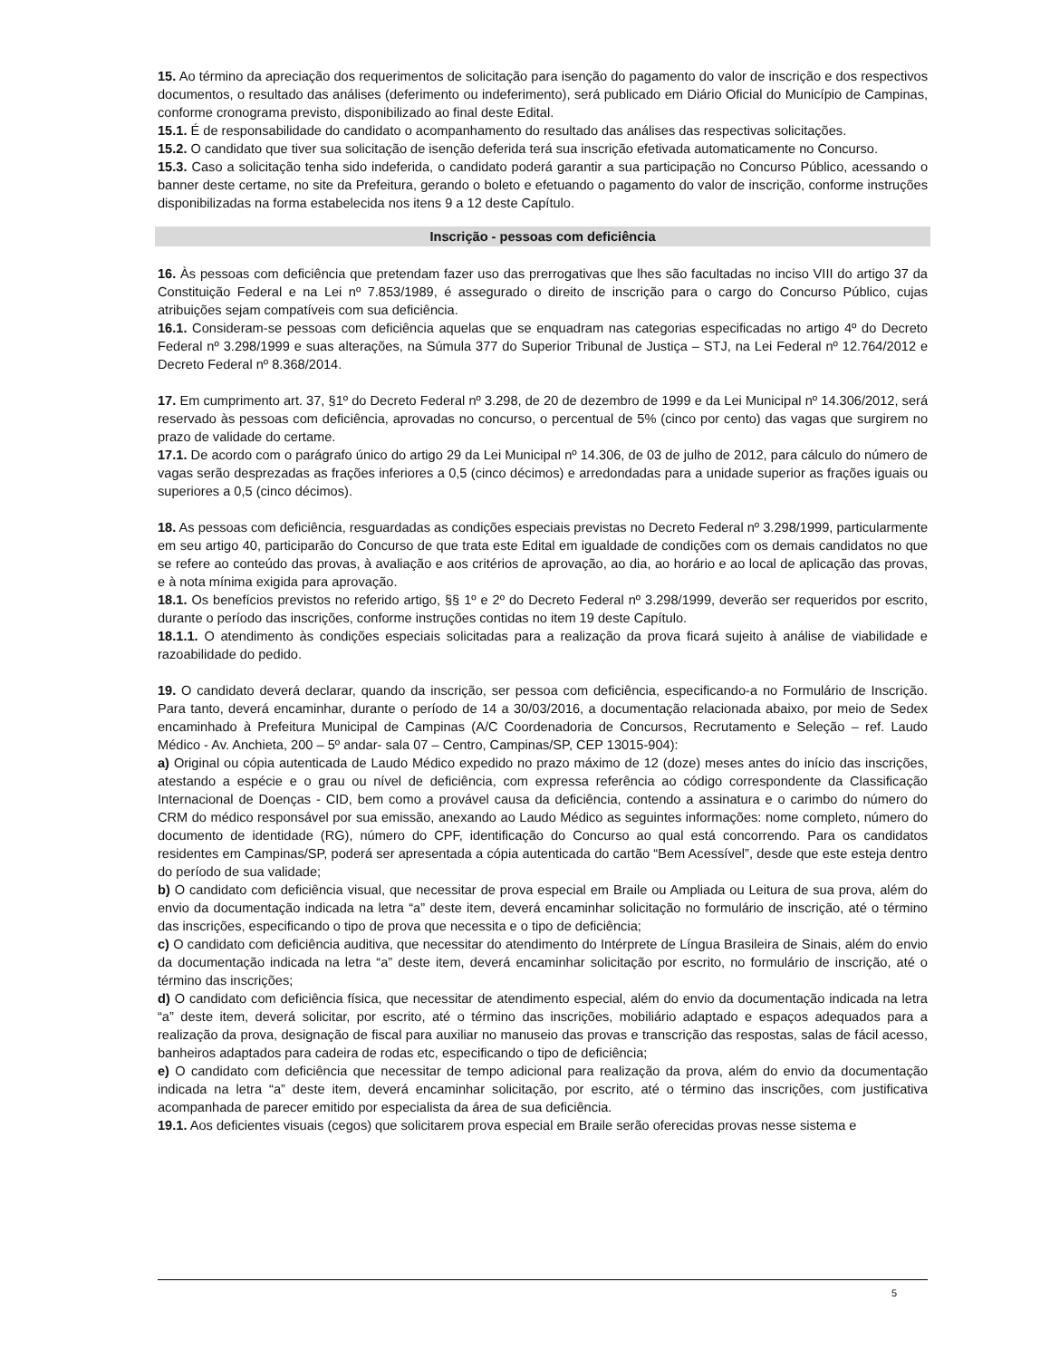15. Ao término da apreciação dos requerimentos de solicitação para isenção do pagamento do valor de inscrição e dos respectivos documentos, o resultado das análises (deferimento ou indeferimento), será publicado em Diário Oficial do Município de Campinas, conforme cronograma previsto, disponibilizado ao final deste Edital.
15.1. É de responsabilidade do candidato o acompanhamento do resultado das análises das respectivas solicitações.
15.2. O candidato que tiver sua solicitação de isenção deferida terá sua inscrição efetivada automaticamente no Concurso.
15.3. Caso a solicitação tenha sido indeferida, o candidato poderá garantir a sua participação no Concurso Público, acessando o banner deste certame, no site da Prefeitura, gerando o boleto e efetuando o pagamento do valor de inscrição, conforme instruções disponibilizadas na forma estabelecida nos itens 9 a 12 deste Capítulo.
Inscrição - pessoas com deficiência
16. Às pessoas com deficiência que pretendam fazer uso das prerrogativas que lhes são facultadas no inciso VIII do artigo 37 da Constituição Federal e na Lei nº 7.853/1989, é assegurado o direito de inscrição para o cargo do Concurso Público, cujas atribuições sejam compatíveis com sua deficiência.
16.1. Consideram-se pessoas com deficiência aquelas que se enquadram nas categorias especificadas no artigo 4º do Decreto Federal nº 3.298/1999 e suas alterações, na Súmula 377 do Superior Tribunal de Justiça – STJ, na Lei Federal nº 12.764/2012 e Decreto Federal nº 8.368/2014.
17. Em cumprimento art. 37, §1º do Decreto Federal nº 3.298, de 20 de dezembro de 1999 e da Lei Municipal nº 14.306/2012, será reservado às pessoas com deficiência, aprovadas no concurso, o percentual de 5% (cinco por cento) das vagas que surgirem no prazo de validade do certame.
17.1. De acordo com o parágrafo único do artigo 29 da Lei Municipal nº 14.306, de 03 de julho de 2012, para cálculo do número de vagas serão desprezadas as frações inferiores a 0,5 (cinco décimos) e arredondadas para a unidade superior as frações iguais ou superiores a 0,5 (cinco décimos).
18. As pessoas com deficiência, resguardadas as condições especiais previstas no Decreto Federal nº 3.298/1999, particularmente em seu artigo 40, participarão do Concurso de que trata este Edital em igualdade de condições com os demais candidatos no que se refere ao conteúdo das provas, à avaliação e aos critérios de aprovação, ao dia, ao horário e ao local de aplicação das provas, e à nota mínima exigida para aprovação.
18.1. Os benefícios previstos no referido artigo, §§ 1º e 2º do Decreto Federal nº 3.298/1999, deverão ser requeridos por escrito, durante o período das inscrições, conforme instruções contidas no item 19 deste Capítulo.
18.1.1. O atendimento às condições especiais solicitadas para a realização da prova ficará sujeito à análise de viabilidade e razoabilidade do pedido.
19. O candidato deverá declarar, quando da inscrição, ser pessoa com deficiência, especificando-a no Formulário de Inscrição. Para tanto, deverá encaminhar, durante o período de 14 a 30/03/2016, a documentação relacionada abaixo, por meio de Sedex encaminhado à Prefeitura Municipal de Campinas (A/C Coordenadoria de Concursos, Recrutamento e Seleção – ref. Laudo Médico - Av. Anchieta, 200 – 5º andar- sala 07 – Centro, Campinas/SP, CEP 13015-904):
a) Original ou cópia autenticada de Laudo Médico expedido no prazo máximo de 12 (doze) meses antes do início das inscrições, atestando a espécie e o grau ou nível de deficiência, com expressa referência ao código correspondente da Classificação Internacional de Doenças - CID, bem como a provável causa da deficiência, contendo a assinatura e o carimbo do número do CRM do médico responsável por sua emissão, anexando ao Laudo Médico as seguintes informações: nome completo, número do documento de identidade (RG), número do CPF, identificação do Concurso ao qual está concorrendo. Para os candidatos residentes em Campinas/SP, poderá ser apresentada a cópia autenticada do cartão “Bem Acessível”, desde que este esteja dentro do período de sua validade;
b) O candidato com deficiência visual, que necessitar de prova especial em Braile ou Ampliada ou Leitura de sua prova, além do envio da documentação indicada na letra “a” deste item, deverá encaminhar solicitação no formulário de inscrição, até o término das inscrições, especificando o tipo de prova que necessita e o tipo de deficiência;
c) O candidato com deficiência auditiva, que necessitar do atendimento do Intérprete de Língua Brasileira de Sinais, além do envio da documentação indicada na letra “a” deste item, deverá encaminhar solicitação por escrito, no formulário de inscrição, até o término das inscrições;
d) O candidato com deficiência física, que necessitar de atendimento especial, além do envio da documentação indicada na letra “a” deste item, deverá solicitar, por escrito, até o término das inscrições, mobiliário adaptado e espaços adequados para a realização da prova, designação de fiscal para auxiliar no manuseio das provas e transcrição das respostas, salas de fácil acesso, banheiros adaptados para cadeira de rodas etc, especificando o tipo de deficiência;
e) O candidato com deficiência que necessitar de tempo adicional para realização da prova, além do envio da documentação indicada na letra “a” deste item, deverá encaminhar solicitação, por escrito, até o término das inscrições, com justificativa acompanhada de parecer emitido por especialista da área de sua deficiência.
19.1. Aos deficientes visuais (cegos) que solicitarem prova especial em Braile serão oferecidas provas nesse sistema e
5